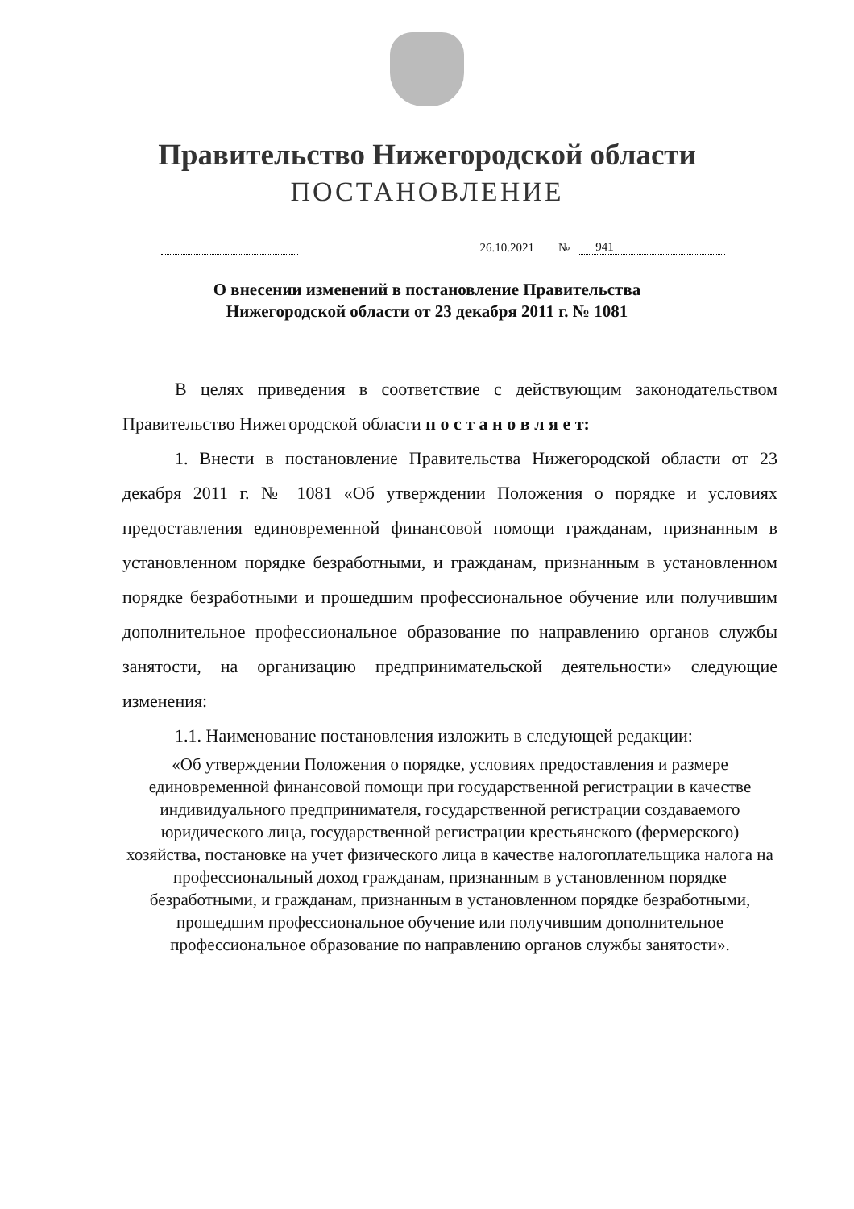Правительство Нижегородской области
ПОСТАНОВЛЕНИЕ
26.10.2021 № 941
О внесении изменений в постановление Правительства
Нижегородской области от 23 декабря 2011 г. № 1081
В целях приведения в соответствие с действующим законодательством Правительство Нижегородской области п о с т а н о в л я е т:
1. Внести в постановление Правительства Нижегородской области от 23 декабря 2011 г. № 1081 «Об утверждении Положения о порядке и условиях предоставления единовременной финансовой помощи гражданам, признанным в установленном порядке безработными, и гражданам, признанным в установленном порядке безработными и прошедшим профессиональное обучение или получившим дополнительное профессиональное образование по направлению органов службы занятости, на организацию предпринимательской деятельности» следующие изменения:
1.1. Наименование постановления изложить в следующей редакции:
«Об утверждении Положения о порядке, условиях предоставления и размере единовременной финансовой помощи при государственной регистрации в качестве индивидуального предпринимателя, государственной регистрации создаваемого юридического лица, государственной регистрации крестьянского (фермерского) хозяйства, постановке на учет физического лица в качестве налогоплательщика налога на профессиональный доход гражданам, признанным в установленном порядке безработными, и гражданам, признанным в установленном порядке безработными, прошедшим профессиональное обучение или получившим дополнительное профессиональное образование по направлению органов службы занятости».